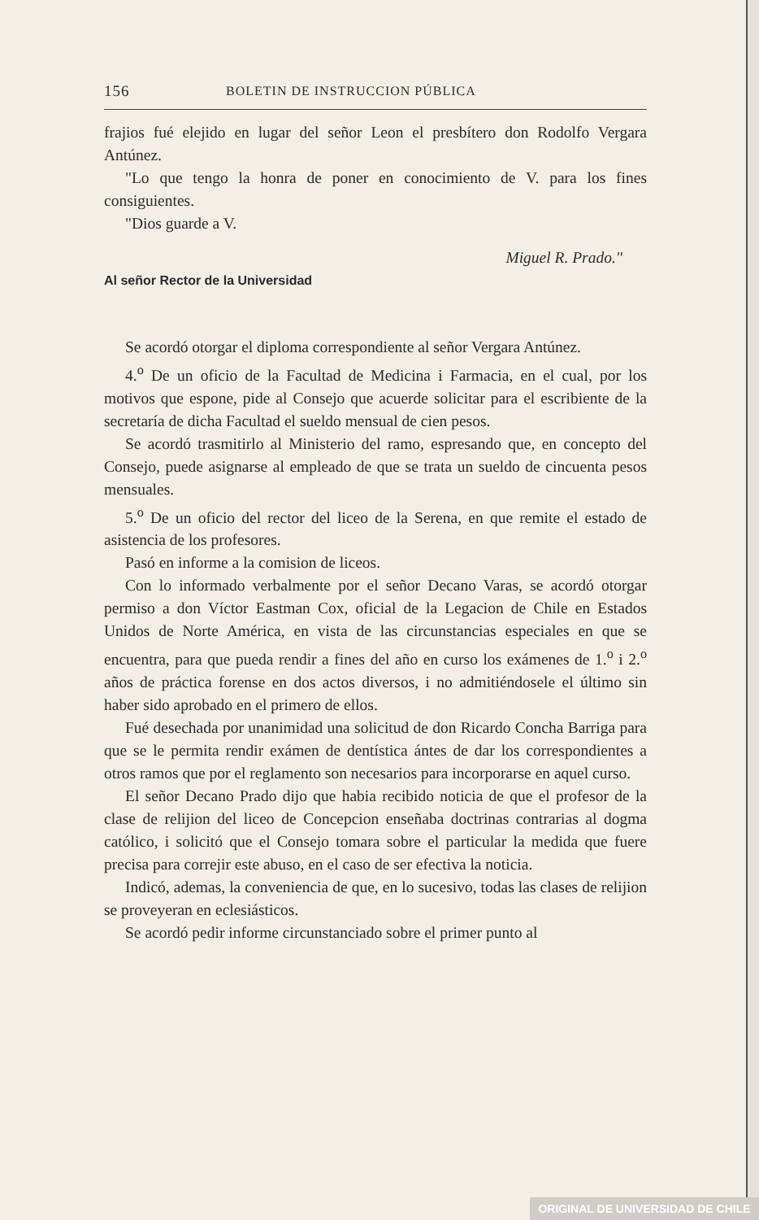156 BOLETIN DE INSTRUCCION PÚBLICA
frajios fué elejido en lugar del señor Leon el presbítero don Rodolfo Vergara Antúnez.
"Lo que tengo la honra de poner en conocimiento de V. para los fines consiguientes.
"Dios guarde a V.
Miguel R. Prado."
Al señor Rector de la Universidad
Se acordó otorgar el diploma correspondiente al señor Vergara Antúnez.
4.<sup>o</sup> De un oficio de la Facultad de Medicina i Farmacia, en el cual, por los motivos que espone, pide al Consejo que acuerde solicitar para el escribiente de la secretaría de dicha Facultad el sueldo mensual de cien pesos.
Se acordó trasmitirlo al Ministerio del ramo, espresando que, en concepto del Consejo, puede asignarse al empleado de que se trata un sueldo de cincuenta pesos mensuales.
5.<sup>o</sup> De un oficio del rector del liceo de la Serena, en que remite el estado de asistencia de los profesores.
Pasó en informe a la comision de liceos.
Con lo informado verbalmente por el señor Decano Varas, se acordó otorgar permiso a don Víctor Eastman Cox, oficial de la Legacion de Chile en Estados Unidos de Norte América, en vista de las circunstancias especiales en que se encuentra, para que pueda rendir a fines del año en curso los exámenes de 1.<sup>o</sup> i 2.<sup>o</sup> años de práctica forense en dos actos diversos, i no admitiéndosele el último sin haber sido aprobado en el primero de ellos.
Fué desechada por unanimidad una solicitud de don Ricardo Concha Barriga para que se le permita rendir exámen de dentística ántes de dar los correspondientes a otros ramos que por el reglamento son necesarios para incorporarse en aquel curso.
El señor Decano Prado dijo que habia recibido noticia de que el profesor de la clase de relijion del liceo de Concepcion enseñaba doctrinas contrarias al dogma católico, i solicitó que el Consejo tomara sobre el particular la medida que fuere precisa para correjir este abuso, en el caso de ser efectiva la noticia.
Indicó, ademas, la conveniencia de que, en lo sucesivo, todas las clases de relijion se proveyeran en eclesiásticos.
Se acordó pedir informe circunstanciado sobre el primer punto al
ORIGINAL DE UNIVERSIDAD DE CHILE